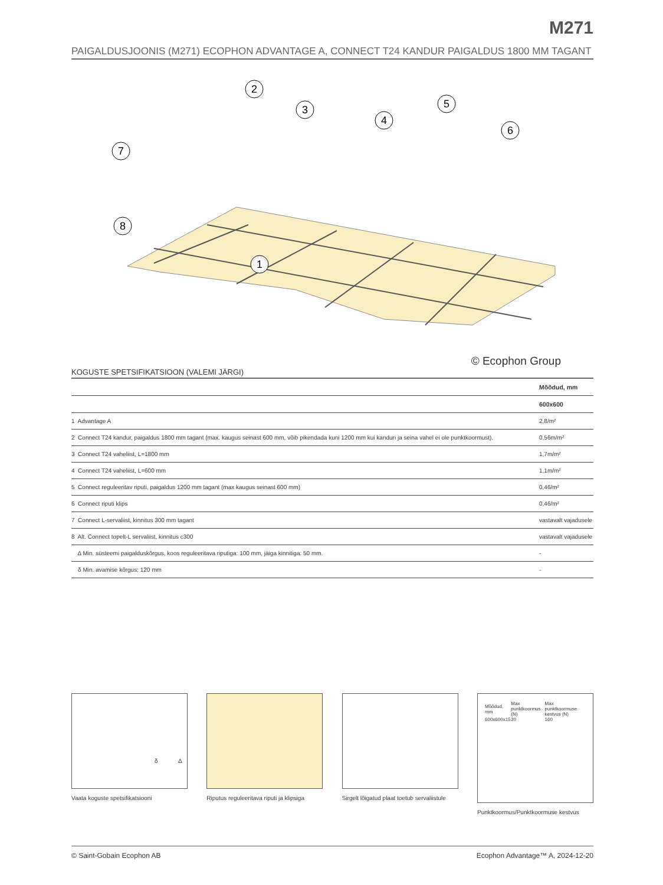M271
PAIGALDUSJOONIS (M271) ECOPHON ADVANTAGE A, CONNECT T24 KANDUR PAIGALDUS 1800 MM TAGANT
2
3
4
5
6
7
8
1
© Ecophon Group
KOGUSTE SPETSIFIKATSIOON (VALEMI JÄRGI)
| | Mõõdud, mm |
| --- | --- |
| | 600x600 |
| 1 Advantage A | 2,8/m² |
| 2 Connect T24 kandur, paigaldus 1800 mm tagant (max. kaugus seinast 600 mm, võib pikendada kuni 1200 mm kui kanduri ja seina vahel ei ole punktkoormust). | 0,56m/m² |
| 3 Connect T24 vaheliist, L=1800 mm | 1,7m/m² |
| 4 Connect T24 vaheliist, L=600 mm | 1,1m/m² |
| 5 Connect reguleeritav riputi, paigaldus 1200 mm tagant (max kaugus seinast 600 mm) | 0,46/m² |
| 6 Connect riputi klips | 0,46/m² |
| 7 Connect L-servaliist, kinnitus 300 mm tagant | vastavalt vajadusele |
| 8 Alt. Connect topelt-L servaliist, kinnitus c300 | vastavalt vajadusele |
| Δ Min. süsteemi paigalduskõrgus, koos reguleeritava riputiga: 100 mm, jäiga kinnitiga: 50 mm. | - |
| δ Min. avamise kõrgus: 120 mm | - |
δ Δ
Vaata koguste spetsifikatsiooni
Riputus reguleeritava riputi ja klipsiga
Sirgelt lõigatud plaat toetub servaliistule
| Mõõdud, mm | Max punktkoormus (N) | Max punktkoormuse kestvus (N) |
| 600x600x15 | 20 | 160 |
Punktkoormus/Punktkoormuse kestvus
© Saint-Gobain Ecophon AB Ecophon Advantage™ A, 2024-12-20